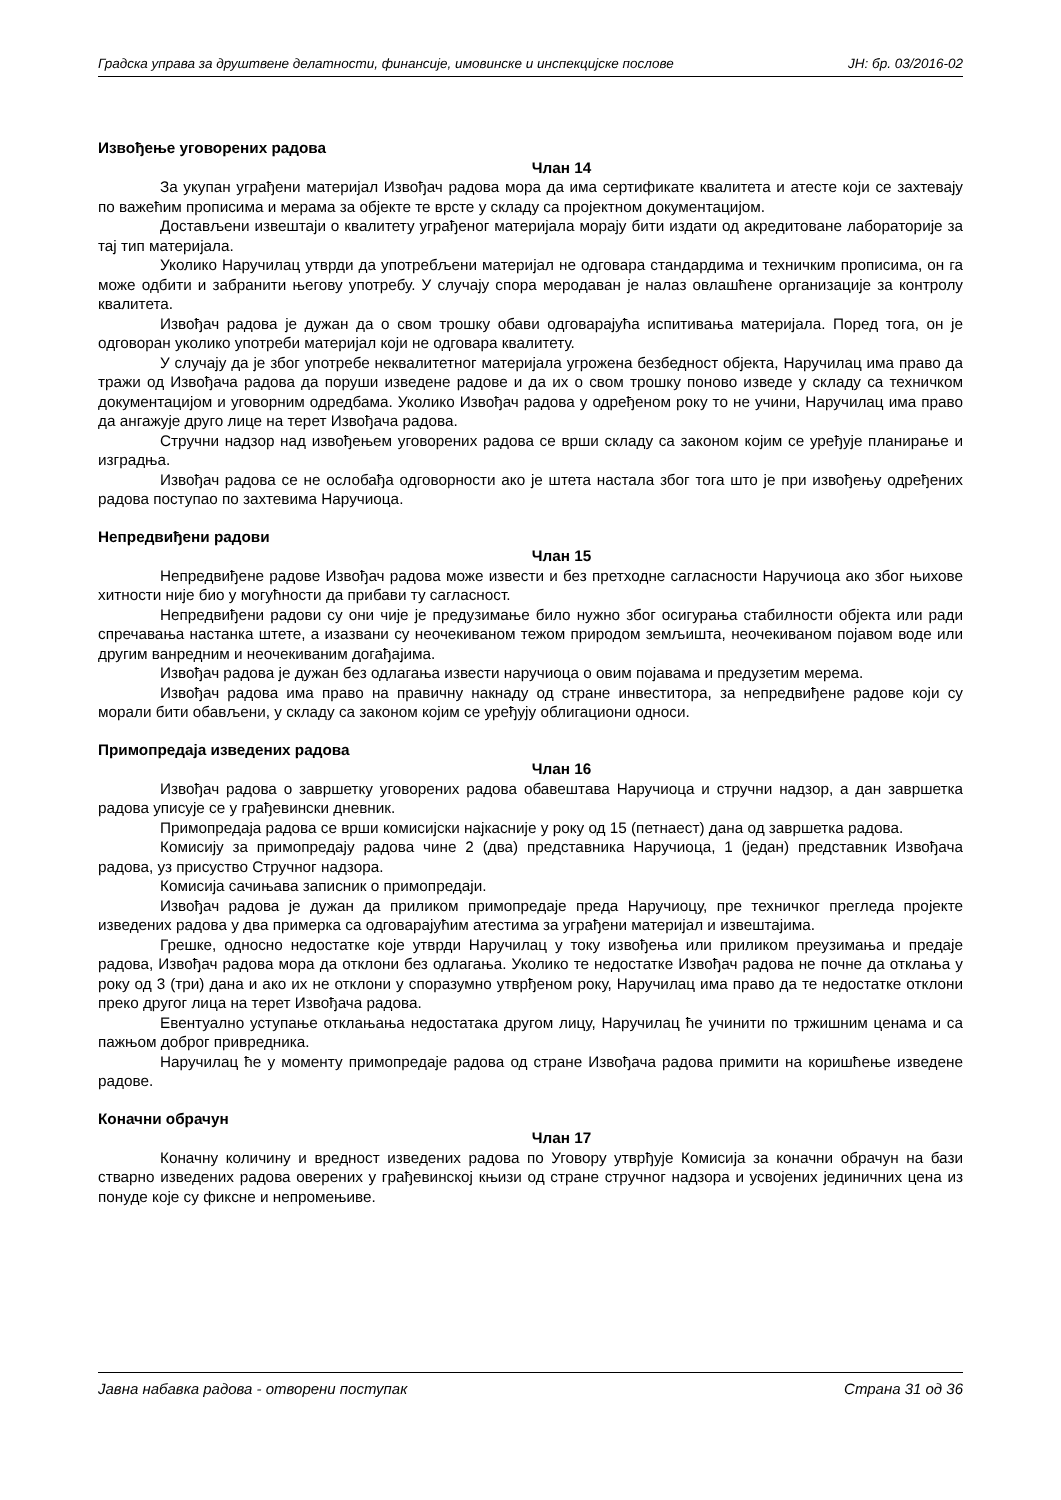Градска управа за друштвене делатности, финансије, имовинске и инспекцијске послове ЈН: бр. 03/2016-02
Извођење уговорених радова
Члан 14
За укупан уграђени материјал Извођач радова мора да има сертификате квалитета и атесте који се захтевају по важећим прописима и мерама за објекте те врсте у складу са пројектном документацијом.
Достављени извештаји о квалитету уграђеног материјала морају бити издати од акредитоване лабораторије за тај тип материјала.
Уколико Наручилац утврди да употребљени материјал не одговара стандардима и техничким прописима, он га може одбити и забранити његову употребу. У случају спора меродаван је налаз овлашћене организације за контролу квалитета.
Извођач радова је дужан да о свом трошку обави одговарајућа испитивања материјала. Поред тога, он је одговоран уколико употреби материјал који не одговара квалитету.
У случају да је због употребе неквалитетног материјала угрожена безбедност објекта, Наручилац има право да тражи од Извођача радова да поруши изведене радове и да их о свом трошку поново изведе у складу са техничком документацијом и уговорним одредбама. Уколико Извођач радова у одређеном року то не учини, Наручилац има право да ангажује друго лице на терет Извођача радова.
Стручни надзор над извођењем уговорених радова се врши складу са законом којим се уређује планирање и изградња.
Извођач радова се не ослобађа одговорности ако је штета настала због тога што је при извођењу одређених радова поступао по захтевима Наручиоца.
Непредвиђени радови
Члан 15
Непредвиђене радове Извођач радова може извести и без претходне сагласности Наручиоца ако због њихове хитности није био у могућности да прибави ту сагласност.
Непредвиђени радови су они чије је предузимање било нужно због осигурања стабилности објекта или ради спречавања настанка штете, а изазвани су неочекиваном тежом природом земљишта, неочекиваном појавом воде или другим ванредним и неочекиваним догађајима.
Извођач радова је дужан без одлагања извести наручиоца о овим појавама и предузетим мерема.
Извођач радова има право на правичну накнаду од стране инвеститора, за непредвиђене радове који су морали бити обављени, у складу са законом којим се уређују облигациони односи.
Примопредаја изведених радова
Члан 16
Извођач радова о завршетку уговорених радова обавештава Наручиоца и стручни надзор, а дан завршетка радова уписује се у грађевински дневник.
Примопредаја радова се врши комисијски најкасније у року од 15 (петнаест) дана од завршетка радова.
Комисију за примопредају радова чине 2 (два) представника Наручиоца, 1 (један) представник Извођача радова, уз присуство Стручног надзора.
Комисија сачињава записник о примопредаји.
Извођач радова је дужан да приликом примопредаје преда Наручиоцу, пре техничког прегледа пројекте изведених радова у два примерка са одговарајућим атестима за уграђени материјал и извештајима.
Грешке, односно недостатке које утврди Наручилац у току извођења или приликом преузимања и предаје радова, Извођач радова мора да отклони без одлагања. Уколико те недостатке Извођач радова не почне да отклања у року од 3 (три) дана и ако их не отклони у споразумно утврђеном року, Наручилац има право да те недостатке отклони преко другог лица на терет Извођача радова.
Евентуално уступање отклањања недостатака другом лицу, Наручилац ће учинити по тржишним ценама и са пажњом доброг привредника.
Наручилац ће у моменту примопредаје радова од стране Извођача радова примити на коришћење изведене радове.
Коначни обрачун
Члан 17
Коначну количину и вредност изведених радова по Уговору утврђује Комисија за коначни обрачун на бази стварно изведених радова оверених у грађевинској књизи од стране стручног надзора и усвојених јединичних цена из понуде које су фиксне и непромењиве.
Јавна набавка радова - отворени поступак Страна 31 од 36